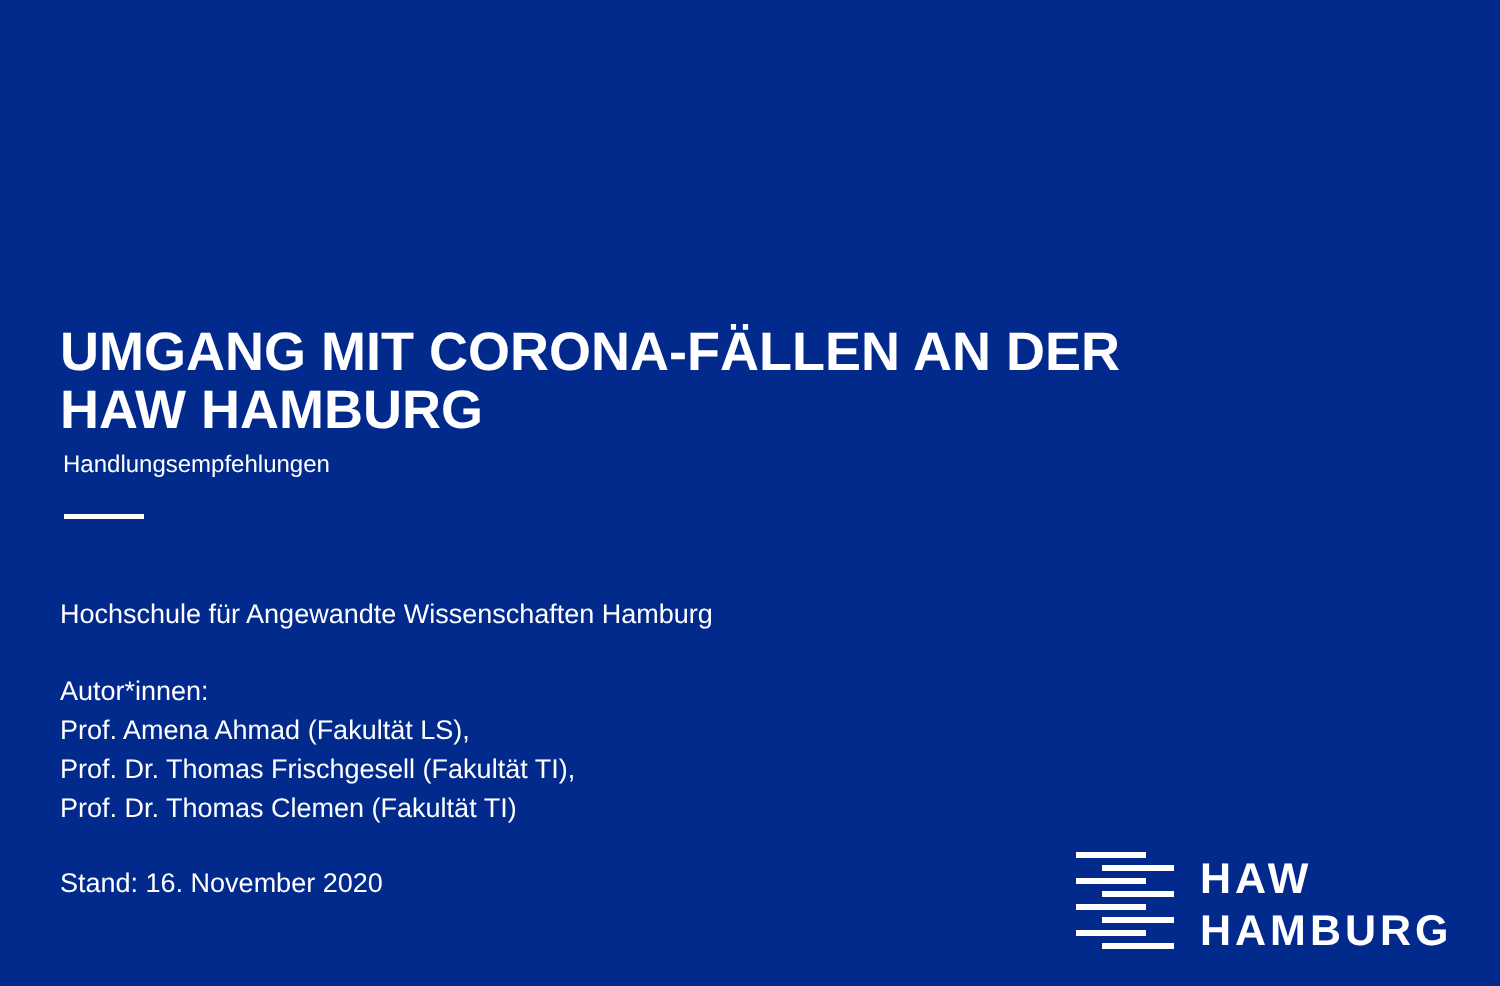UMGANG MIT CORONA-FÄLLEN AN DER
HAW HAMBURG
Handlungsempfehlungen
Hochschule für Angewandte Wissenschaften Hamburg
Autor*innen:
Prof. Amena Ahmad (Fakultät LS),
Prof. Dr. Thomas Frischgesell (Fakultät TI),
Prof. Dr. Thomas Clemen (Fakultät TI)
Stand: 16. November 2020
HAW
HAMBURG